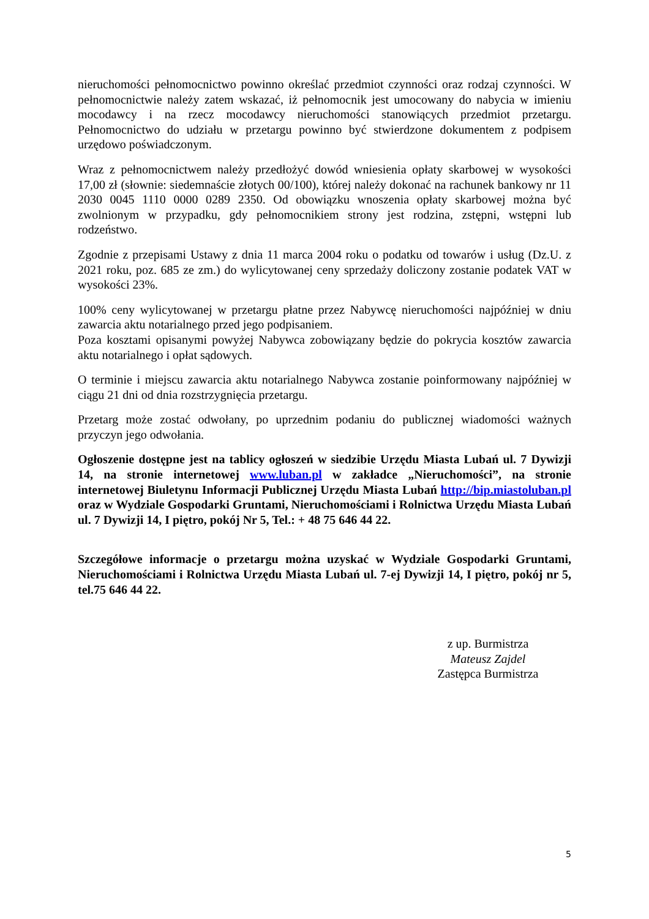nieruchomości pełnomocnictwo powinno określać przedmiot czynności oraz rodzaj czynności. W pełnomocnictwie należy zatem wskazać, iż pełnomocnik jest umocowany do nabycia w imieniu mocodawcy i na rzecz mocodawcy nieruchomości stanowiących przedmiot przetargu. Pełnomocnictwo do udziału w przetargu powinno być stwierdzone dokumentem z podpisem urzędowo poświadczonym.
Wraz z pełnomocnictwem należy przedłożyć dowód wniesienia opłaty skarbowej w wysokości 17,00 zł (słownie: siedemnaście złotych 00/100), której należy dokonać na rachunek bankowy nr 11 2030 0045 1110 0000 0289 2350. Od obowiązku wnoszenia opłaty skarbowej można być zwolnionym w przypadku, gdy pełnomocnikiem strony jest rodzina, zstępni, wstępni lub rodzeństwo.
Zgodnie z przepisami Ustawy z dnia 11 marca 2004 roku o podatku od towarów i usług (Dz.U. z 2021 roku, poz. 685 ze zm.) do wylicytowanej ceny sprzedaży doliczony zostanie podatek VAT w wysokości 23%.
100% ceny wylicytowanej w przetargu płatne przez Nabywcę nieruchomości najpóźniej w dniu zawarcia aktu notarialnego przed jego podpisaniem.
Poza kosztami opisanymi powyżej Nabywca zobowiązany będzie do pokrycia kosztów zawarcia aktu notarialnego i opłat sądowych.
O terminie i miejscu zawarcia aktu notarialnego Nabywca zostanie poinformowany najpóźniej w ciągu 21 dni od dnia rozstrzygnięcia przetargu.
Przetarg może zostać odwołany, po uprzednim podaniu do publicznej wiadomości ważnych przyczyn jego odwołania.
Ogłoszenie dostępne jest na tablicy ogłoszeń w siedzibie Urzędu Miasta Lubań ul. 7 Dywizji 14, na stronie internetowej www.luban.pl w zakładce „Nieruchomości”, na stronie internetowej Biuletynu Informacji Publicznej Urzędu Miasta Lubań http://bip.miastoluban.pl oraz w Wydziale Gospodarki Gruntami, Nieruchomościami i Rolnictwa Urzędu Miasta Lubań ul. 7 Dywizji 14, I piętro, pokój Nr 5, Tel.: + 48 75 646 44 22.
Szczegółowe informacje o przetargu można uzyskać w Wydziale Gospodarki Gruntami, Nieruchomościami i Rolnictwa Urzędu Miasta Lubań ul. 7-ej Dywizji 14, I piętro, pokój nr 5, tel.75 646 44 22.
z up. Burmistrza
Mateusz Zajdel
Zastępca Burmistrza
5